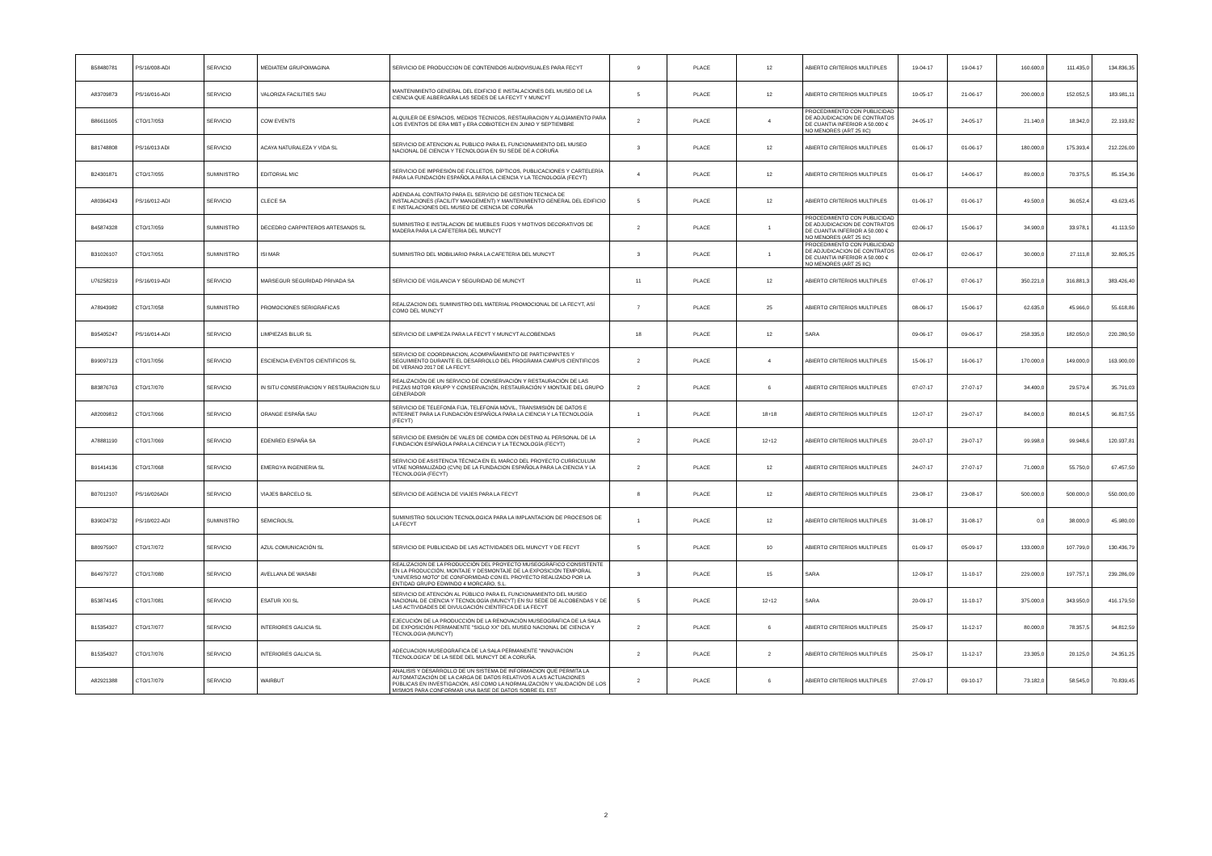| B58480781 | PS/16/008-ADI | SERVICIO | MEDIATEM GRUPOIMAGINA | SERVICIO DE PRODUCCION DE CONTENIDOS AUDIOVISUALES PARA FECYT | 9 | PLACE | 12 | ABIERTO CRITERIOS MULTIPLES | 19-04-17 | 19-04-17 | 160.600,0 | 111.435,0 | 134.836,35 |
| A83709873 | PS/16/016-ADI | SERVICIO | VALORIZA FACILITIES SAU | MANTENIMIENTO GENERAL DEL EDIFICIO E INSTALACIONES DEL MUSEO DE LA CIENCIA QUE ALBERGARA LAS SEDES DE LA FECYT Y MUNCYT | 5 | PLACE | 12 | ABIERTO CRITERIOS MULTIPLES | 10-05-17 | 21-06-17 | 200.000,0 | 152.052,5 | 183.981,11 |
| B86611605 | CTO/17/053 | SERVICIO | COW EVENTS | ALQUILER DE ESPACIOS, MEDIOS TECNICOS, RESTAURACION Y ALOJAMIENTO PARA LOS EVENTOS DE ERA MBT y ERA COBIOTECH EN JUNIO Y SEPTIEMBRE | 2 | PLACE | 4 | PROCEDIMIENTO CON PUBLICIDAD DE ADJUDICACION DE CONTRATOS DE CUANTIA INFERIOR A 50.000 € NO MENORES (ART 25 IIC) | 24-05-17 | 24-05-17 | 21.140,0 | 18.342,0 | 22.193,82 |
| B81748808 | PS/16/013 ADI | SERVICIO | ACAYA NATURALEZA Y VIDA SL | SERVICIO DE ATENCION AL PUBLICO PARA EL FUNCIONAMIENTO DEL MUSEO NACIONAL DE CIENCIA Y TECNOLOGIA EN SU SEDE DE A CORUÑA | 3 | PLACE | 12 | ABIERTO CRITERIOS MULTIPLES | 01-06-17 | 01-06-17 | 180.000,0 | 175.393,4 | 212.226,00 |
| B24301871 | CTO/17/055 | SUMINISTRO | EDITORIAL MIC | SERVICIO DE IMPRESIÓN DE FOLLETOS, DÍPTICOS, PUBLICACIONES Y CARTELERÍA PARA LA FUNDACIÓN ESPAÑOLA PARA LA CIENCIA Y LA TECNOLOGÍA (FECYT) | 4 | PLACE | 12 | ABIERTO CRITERIOS MULTIPLES | 01-06-17 | 14-06-17 | 89.000,0 | 70.375,5 | 85.154,36 |
| A80364243 | PS/16/012-ADI | SERVICIO | CLECE SA | ADENDA AL CONTRATO PARA EL SERVICIO DE GESTION TECNICA DE INSTALACIONES (FACILITY MANGEMENT) Y MANTENIMIENTO GENERAL DEL EDIFICIO E INSTALACIONES DEL MUSEO DE CIENCIA DE CORUÑA | 5 | PLACE | 12 | ABIERTO CRITERIOS MULTIPLES | 01-06-17 | 01-06-17 | 49.500,0 | 36.052,4 | 43.623,45 |
| B45874328 | CTO/17/059 | SUMINISTRO | DECEDRO CARPINTEROS ARTESANOS SL | SUMINISTRO E INSTALACION DE MUEBLES FIJOS Y MOTIVOS DECORATIVOS DE MADERA PARA LA CAFETERIA DEL MUNCYT | 2 | PLACE | 1 | PROCEDIMIENTO CON PUBLICIDAD DE ADJUDICACION DE CONTRATOS DE CUANTIA INFERIOR A 50.000 € NO MENORES (ART 25 IIC) | 02-06-17 | 15-06-17 | 34.900,0 | 33.978,1 | 41.113,50 |
| B31026107 | CTO/17/051 | SUMINISTRO | ISI MAR | SUMINISTRO DEL MOBILIARIO PARA LA CAFETERIA DEL MUNCYT | 3 | PLACE | 1 | PROCEDIMIENTO CON PUBLICIDAD DE ADJUDICACION DE CONTRATOS DE CUANTIA INFERIOR A 50.000 € NO MENORES (ART 25 IIC) | 02-06-17 | 02-06-17 | 30.000,0 | 27.111,8 | 32.805,25 |
| U76258219 | PS/16/019-ADI | SERVICIO | MARSEGUR SEGURIDAD PRIVADA SA | SERVICIO DE VIGILANCIA Y SEGURIDAD DE MUNCYT | 11 | PLACE | 12 | ABIERTO CRITERIOS MULTIPLES | 07-06-17 | 07-06-17 | 350.221,0 | 316.881,3 | 383.426,40 |
| A78943982 | CTO/17/058 | SUMINISTRO | PROMOCIONES SERIGRAFICAS | REALIZACION DEL SUMINISTRO DEL MATERIAL PROMOCIONAL DE LA FECYT, ASÍ COMO DEL MUNCYT | 7 | PLACE | 25 | ABIERTO CRITERIOS MULTIPLES | 08-06-17 | 15-06-17 | 62.635,0 | 45.966,0 | 55.618,86 |
| B95405247 | PS/16/014-ADI | SERVICIO | LIMPIEZAS BILUR SL | SERVICIO DE LIMPIEZA PARA LA FECYT Y MUNCYT ALCOBENDAS | 18 | PLACE | 12 | SARA | 09-06-17 | 09-06-17 | 258.335,0 | 182.050,0 | 220.280,50 |
| B99097123 | CTO/17/056 | SERVICIO | ESCIENCIA EVENTOS CIENTIFICOS SL | SERVICIO DE COORDINACION, ACOMPAÑAMIENTO DE PARTICIPANTES Y SEGUIMIENTO DURANTE EL DESARROLLO DEL PROGRAMA CAMPUS CIENTIFICOS DE VERANO 2017 DE LA FECYT. | 2 | PLACE | 4 | ABIERTO CRITERIOS MULTIPLES | 15-06-17 | 16-06-17 | 170.000,0 | 149.000,0 | 163.900,00 |
| B83876763 | CTO/17/070 | SERVICIO | IN SITU CONSERVACION Y RESTAURACION SLU | REALIZACIÓN DE UN SERVICIO DE CONSERVACIÓN Y RESTAURACIÓN DE LAS PIEZAS MOTOR KRUPP Y CONSERVACIÓN, RESTAURACIÓN Y MONTAJE DEL GRUPO GENERADOR | 2 | PLACE | 6 | ABIERTO CRITERIOS MULTIPLES | 07-07-17 | 27-07-17 | 34.400,0 | 29.579,4 | 35.791,03 |
| A82009812 | CTO/17/066 | SERVICIO | ORANGE ESPAÑA SAU | SERVICIO DE TELEFONÍA FIJA, TELEFONÍA MÓVIL, TRANSMISIÓN DE DATOS E INTERNET PARA LA FUNDACIÓN ESPAÑOLA PARA LA CIENCIA Y LA TECNOLOGÍA (FECYT) | 1 | PLACE | 18+18 | ABIERTO CRITERIOS MULTIPLES | 12-07-17 | 29-07-17 | 84.000,0 | 80.014,5 | 96.817,55 |
| A78881190 | CTO/17/069 | SERVICIO | EDENRED ESPAÑA SA | SERVICIO DE EMISIÓN DE VALES DE COMIDA CON DESTINO AL PERSONAL DE LA FUNDACIÓN ESPAÑOLA PARA LA CIENCIA Y LA TECNOLOGÍA (FECYT) | 2 | PLACE | 12+12 | ABIERTO CRITERIOS MULTIPLES | 20-07-17 | 29-07-17 | 99.998,0 | 99.948,6 | 120.937,81 |
| B91414136 | CTO/17/068 | SERVICIO | EMERGYA INGENIERIA SL | SERVICIO DE ASISTENCIA TÉCNICA EN EL MARCO DEL PROYECTO CURRICULUM VITAE NORMALIZADO (CVN) DE LA FUNDACION ESPAÑOLA PARA LA CIENCIA Y LA TECNOLOGÍA (FECYT) | 2 | PLACE | 12 | ABIERTO CRITERIOS MULTIPLES | 24-07-17 | 27-07-17 | 71.000,0 | 55.750,0 | 67.457,50 |
| B07012107 | PS/16/026ADI | SERVICIO | VIAJES BARCELO SL | SERVICIO DE AGENCIA DE VIAJES PARA LA FECYT | 8 | PLACE | 12 | ABIERTO CRITERIOS MULTIPLES | 23-08-17 | 23-08-17 | 500.000,0 | 500.000,0 | 550.000,00 |
| B39024732 | PS/10/022-ADI | SUMINISTRO | SEMICROLSL | SUMINISTRO SOLUCION TECNOLOGICA PARA LA IMPLANTACION DE PROCESOS DE LA FECYT | 1 | PLACE | 12 | ABIERTO CRITERIOS MULTIPLES | 31-08-17 | 31-08-17 | 0,0 | 38.000,0 | 45.980,00 |
| B80975907 | CTO/17/072 | SERVICIO | AZUL COMUNICACIÓN SL | SERVICIO DE PUBLICIDAD DE LAS ACTIVIDADES DEL MUNCYT Y DE FECYT | 5 | PLACE | 10 | ABIERTO CRITERIOS MULTIPLES | 01-09-17 | 05-09-17 | 133.000,0 | 107.799,0 | 130.436,79 |
| B64979727 | CTO/17/080 | SERVICIO | AVELLANA DE WASABI | REALIZACION DE LA PRODUCCIÓN DEL PROYECTO MUSEOGRÁFICO CONSISTENTE EN LA PRODUCCIÓN, MONTAJE Y DESMONTAJE DE LA EXPOSICIÓN TEMPORAL "UNIVERSO MOTO" DE CONFORMIDAD CON EL PROYECTO REALIZADO POR LA ENTIDAD GRUPO EDWINDO 4 MORCARO, S.L. | 3 | PLACE | 15 | SARA | 12-09-17 | 11-10-17 | 229.000,0 | 197.757,1 | 239.286,09 |
| B53874145 | CTO/17/081 | SERVICIO | ESATUR XXI SL | SERVICIO DE ATENCIÓN AL PÚBLICO PARA EL FUNCIONAMIENTO DEL MUSEO NACIONAL DE CIENCIA Y TECNOLOGÍA (MUNCYT) EN SU SEDE DE ALCOBENDAS Y DE LAS ACTIVIDADES DE DIVULGACIÓN CIENTÍFICA DE LA FECYT | 5 | PLACE | 12+12 | SARA | 20-09-17 | 11-10-17 | 375.000,0 | 343.950,0 | 416.179,50 |
| B15354327 | CTO/17/077 | SERVICIO | INTERIORES GALICIA SL | EJECUCIÓN DE LA PRODUCCIÓN DE LA RENOVACIÓN MUSEOGRAFICA DE LA SALA DE EXPOSICIÓN PERMANENTE "SIGLO XX" DEL MUSEO NACIONAL DE CIENCIA Y TECNOLOGIA (MUNCYT) | 2 | PLACE | 6 | ABIERTO CRITERIOS MULTIPLES | 25-09-17 | 11-12-17 | 80.000,0 | 78.357,5 | 94.812,59 |
| B15354327 | CTO/17/076 | SERVICIO | INTERIORES GALICIA SL | ADECUACION MUSEOGRAFICA DE LA SALA PERMANENTE "INNOVACION TECNOLOGICA" DE LA SEDE DEL MUNCYT DE A CORUÑA. | 2 | PLACE | 2 | ABIERTO CRITERIOS MULTIPLES | 25-09-17 | 11-12-17 | 23.305,0 | 20.125,0 | 24.351,25 |
| A82921388 | CTO/17/079 | SERVICIO | WAIRBUT | ANALISIS Y DESARROLLO DE UN SISTEMA DE INFORMACION QUE PERMITA LA AUTOMATIZACIÓN DE LA CARGA DE DATOS RELATIVOS A LAS ACTUACIONES PÚBLICAS EN INVESTIGACIÓN, ASÍ COMO LA NORMALIZACIÓN Y VALIDACIÓN DE LOS MISMOS PARA CONFORMAR UNA BASE DE DATOS SOBRE EL EST | 2 | PLACE | 6 | ABIERTO CRITERIOS MULTIPLES | 27-09-17 | 09-10-17 | 73.182,0 | 58.545,0 | 70.839,45 |
2